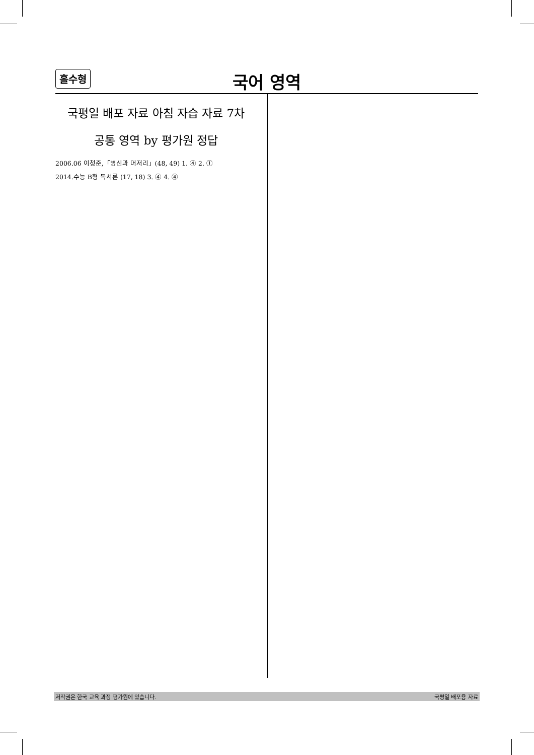홀수형
국어 영역
국평일 배포 자료 아침 자습 자료 7차
공통 영역 by 평가원 정답
2006.06 이청준,「병신과 머저리」(48, 49) 1. ④ 2. ①
2014.수능 B형 독서론 (17, 18) 3. ④ 4. ④
저작권은 한국 교육 과정 평가원에 있습니다. 국평일 배포용 자료